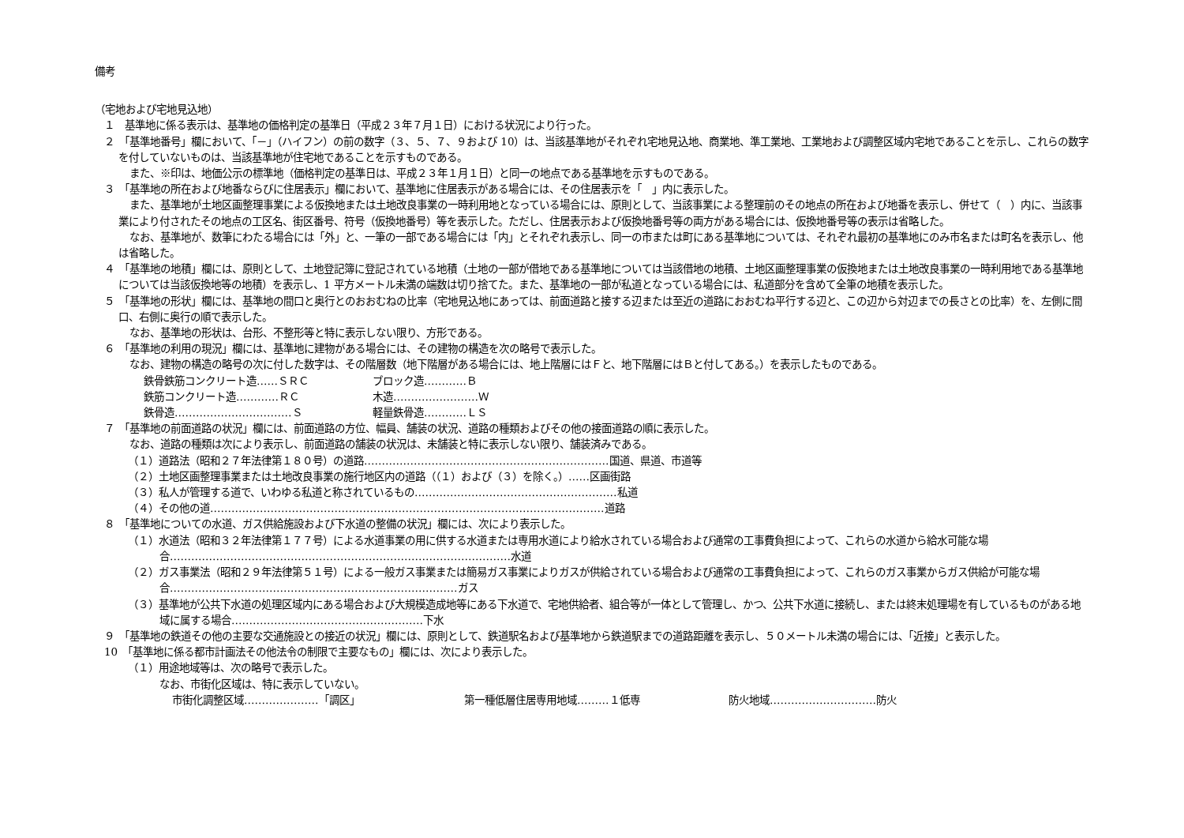備考
（宅地および宅地見込地）
１　基準地に係る表示は、基準地の価格判定の基準日（平成２３年７月１日）における状況により行った。
２　「基準地番号」欄において、「－」（ハイフン）の前の数字（３、５、７、９および 10）は、当該基準地がそれぞれ宅地見込地、商業地、準工業地、工業地および調整区域内宅地であることを示し、これらの数字を付していないものは、当該基準地が住宅地であることを示すものである。
また、※印は、地価公示の標準地（価格判定の基準日は、平成２３年１月１日）と同一の地点である基準地を示すものである。
３　「基準地の所在および地番ならびに住居表示」欄において、基準地に住居表示がある場合には、その住居表示を「　」内に表示した。
また、基準地が土地区画整理事業による仮換地または土地改良事業の一時利用地となっている場合には、原則として、当該事業による整理前のその地点の所在および地番を表示し、併せて（　）内に、当該事業により付されたその地点の工区名、街区番号、符号（仮換地番号）等を表示した。ただし、住居表示および仮換地番号等の両方がある場合には、仮換地番号等の表示は省略した。
なお、基準地が、数筆にわたる場合には「外」と、一筆の一部である場合には「内」とそれぞれ表示し、同一の市または町にある基準地については、それぞれ最初の基準地にのみ市名または町名を表示し、他は省略した。
４　「基準地の地積」欄には、原則として、土地登記簿に登記されている地積（土地の一部が借地である基準地については当該借地の地積、土地区画整理事業の仮換地または土地改良事業の一時利用地である基準地については当該仮換地等の地積）を表示し、1 平方メートル未満の端数は切り捨てた。また、基準地の一部が私道となっている場合には、私道部分を含めて全筆の地積を表示した。
５　「基準地の形状」欄には、基準地の間口と奥行とのおおむねの比率（宅地見込地にあっては、前面道路と接する辺または至近の道路におおむね平行する辺と、この辺から対辺までの長さとの比率）を、左側に間口、右側に奥行の順で表示した。
なお、基準地の形状は、台形、不整形等と特に表示しない限り、方形である。
６　「基準地の利用の現況」欄には、基準地に建物がある場合には、その建物の構造を次の略号で表示した。
なお、建物の構造の略号の次に付した数字は、その階層数（地下階層がある場合には、地上階層にはＦと、地下階層にはＢと付してある。）を表示したものである。
鉄骨鉄筋コンクリート造……ＳＲＣ ブロック造…………Ｂ
鉄筋コンクリート造…………ＲＣ 木造……………………Ｗ
鉄骨造……………………………Ｓ 軽量鉄骨造…………ＬＳ
７　「基準地の前面道路の状況」欄には、前面道路の方位、幅員、舗装の状況、道路の種類およびその他の接面道路の順に表示した。
なお、道路の種類は次により表示し、前面道路の舗装の状況は、未舗装と特に表示しない限り、舗装済みである。
（１）道路法（昭和２７年法律第１８０号）の道路……………………………………………………………国道、県道、市道等
（２）土地区画整理事業または土地改良事業の施行地区内の道路（（１）および（３）を除く。）……区画街路
（３）私人が管理する道で、いわゆる私道と称されているもの…………………………………………………私道
（４）その他の道…………………………………………………………………………………………………道路
８　「基準地についての水道、ガス供給施設および下水道の整備の状況」欄には、次により表示した。
（１）水道法（昭和３２年法律第１７７号）による水道事業の用に供する水道または専用水道により給水されている場合および通常の工事費負担によって、これらの水道から給水可能な場合……………………………………………………………………………………水道
（２）ガス事業法（昭和２９年法律第５１号）による一般ガス事業または簡易ガス事業によりガスが供給されている場合および通常の工事費負担によって、これらのガス事業からガス供給が可能な場合………………………………………………………………………ガス
（３）基準地が公共下水道の処理区域内にある場合および大規模造成地等にある下水道で、宅地供給者、組合等が一体として管理し、かつ、公共下水道に接続し、または終末処理場を有しているものがある地域に属する場合………………………………………………下水
９　「基準地の鉄道その他の主要な交通施設との接近の状況」欄には、原則として、鉄道駅名および基準地から鉄道駅までの道路距離を表示し、５０メートル未満の場合には、「近接」と表示した。
10　「基準地に係る都市計画法その他法令の制限で主要なもの」欄には、次により表示した。
（１）用途地域等は、次の略号で表示した。
なお、市街化区域は、特に表示していない。
市街化調整区域…………………「調区」 第一種低層住居専用地域………１低専 防火地域…………………………防火